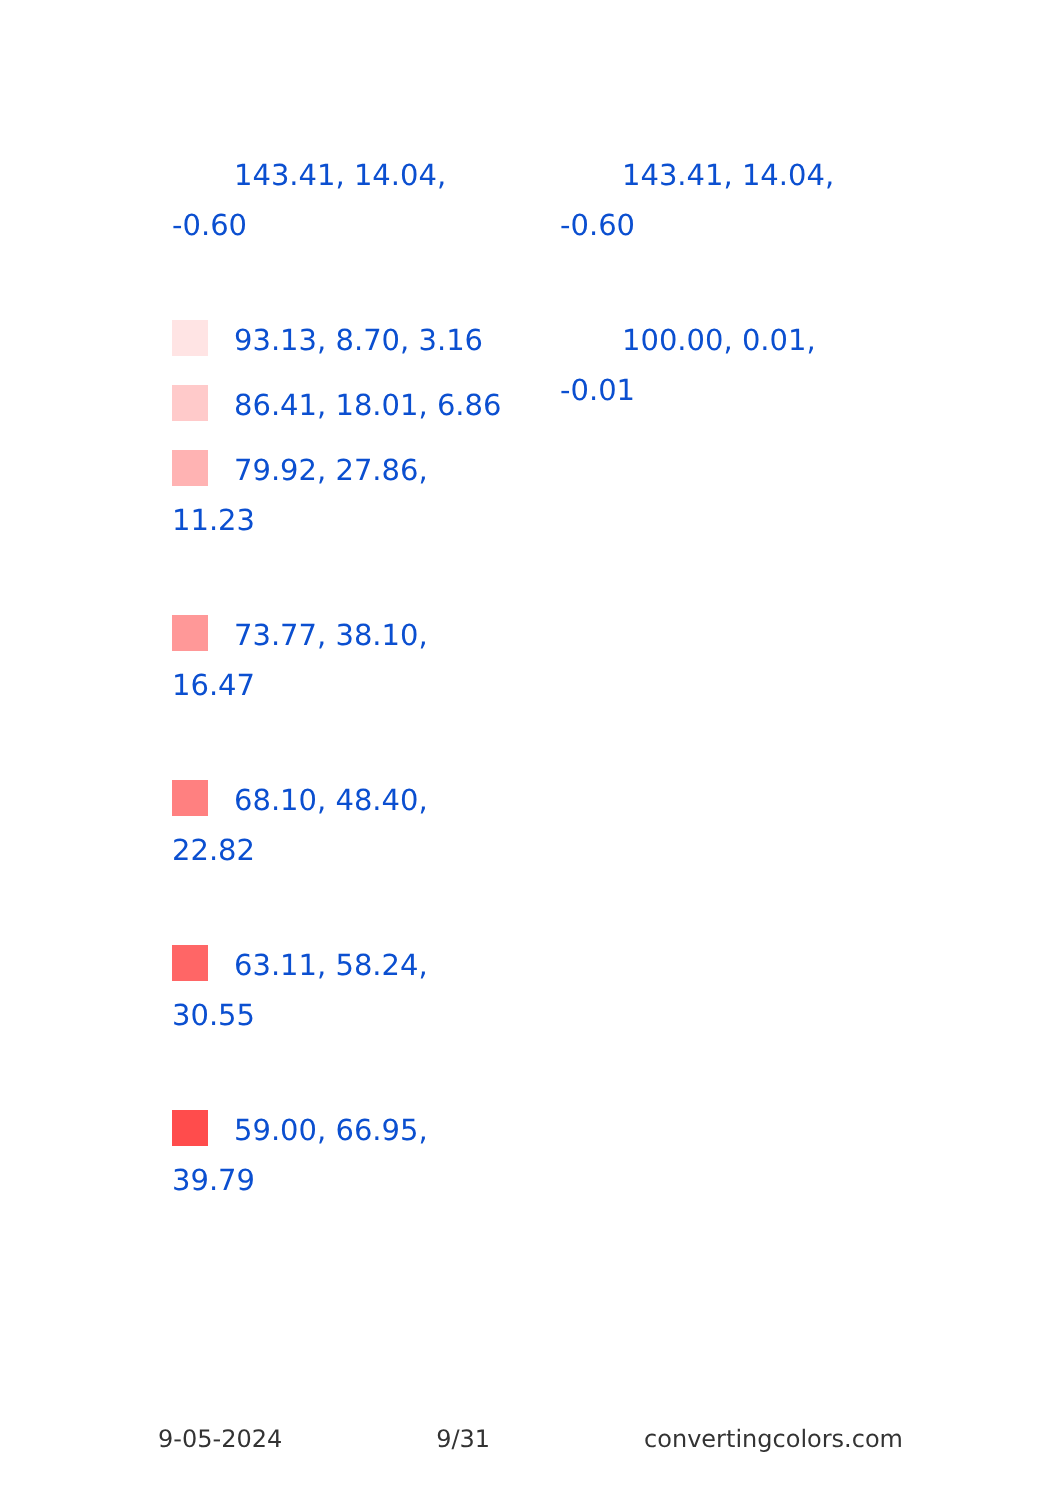143.41, 14.04, -0.60
93.13, 8.70, 3.16
86.41, 18.01, 6.86
79.92, 27.86, 11.23
73.77, 38.10, 16.47
68.10, 48.40, 22.82
63.11, 58.24, 30.55
59.00, 66.95, 39.79
143.41, 14.04, -0.60
100.00, 0.01, -0.01
9-05-2024 9/31 convertingcolors.com